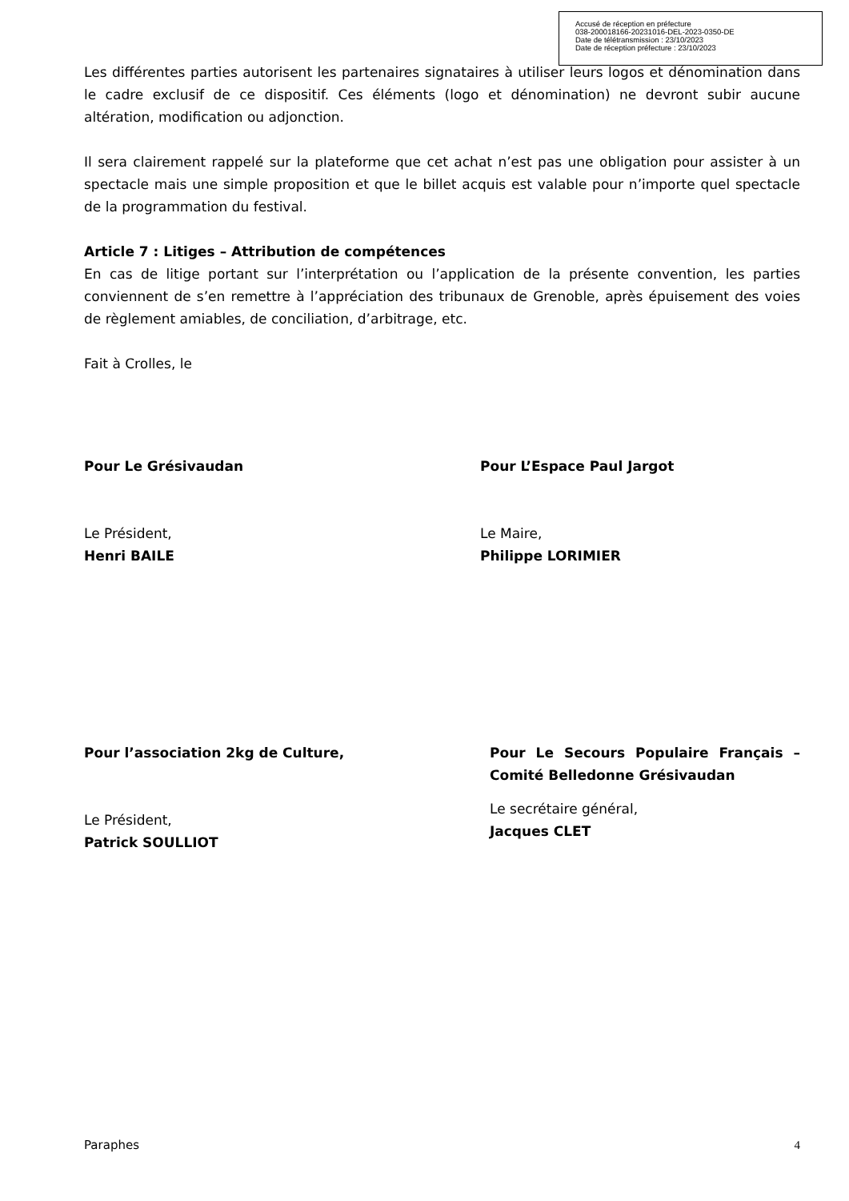Les différentes parties autorisent les partenaires signataires à utiliser leurs logos et dénomination dans le cadre exclusif de ce dispositif. Ces éléments (logo et dénomination) ne devront subir aucune altération, modification ou adjonction.
Il sera clairement rappelé sur la plateforme que cet achat n’est pas une obligation pour assister à un spectacle mais une simple proposition et que le billet acquis est valable pour n’importe quel spectacle de la programmation du festival.
Article 7 : Litiges – Attribution de compétences
En cas de litige portant sur l’interprétation ou l’application de la présente convention, les parties conviennent de s’en remettre à l’appréciation des tribunaux de Grenoble, après épuisement des voies de règlement amiables, de conciliation, d’arbitrage, etc.
Fait à Crolles, le
Pour Le Grésivaudan
Le Président,
Henri BAILE
Pour L’Espace Paul Jargot
Le Maire,
Philippe LORIMIER
Pour l’association 2kg de Culture,
Le Président,
Patrick SOULLIOT
Pour Le Secours Populaire Français – Comité Belledonne Grésivaudan
Le secrétaire général,
Jacques CLET
Accusé de réception en préfecture
038-200018166-20231016-DEL-2023-0350-DE
Date de télétransmission : 23/10/2023
Date de réception préfecture : 23/10/2023
Paraphes 4